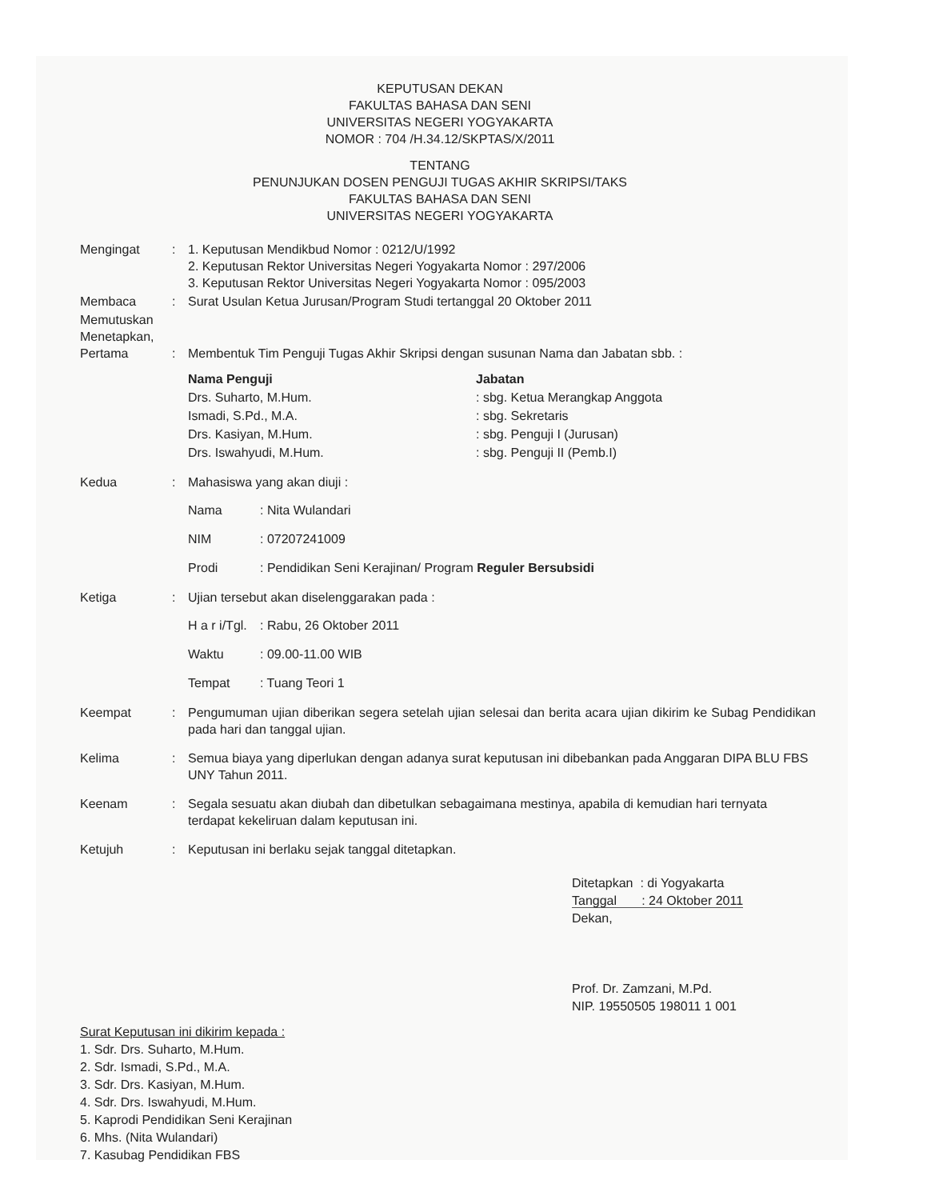KEPUTUSAN DEKAN
FAKULTAS BAHASA DAN SENI
UNIVERSITAS NEGERI YOGYAKARTA
NOMOR : 704 /H.34.12/SKPTAS/X/2011
TENTANG
PENUNJUKAN DOSEN PENGUJI TUGAS AKHIR SKRIPSI/TAKS
FAKULTAS BAHASA DAN SENI
UNIVERSITAS NEGERI YOGYAKARTA
| Mengingat | : | 1. Keputusan Mendikbud Nomor : 0212/U/1992 2. Keputusan Rektor Universitas Negeri Yogyakarta Nomor : 297/2006 3. Keputusan Rektor Universitas Negeri Yogyakarta Nomor : 095/2003 |
| Membaca | : | Surat Usulan Ketua Jurusan/Program Studi tertanggal 20 Oktober 2011 |
| Memutuskan Menetapkan, Pertama | : | Membentuk Tim Penguji Tugas Akhir Skripsi dengan susunan Nama dan Jabatan sbb. : / Nama Penguji / Jabatan / / Drs. Suharto, M.Hum. / : sbg. Ketua Merangkap Anggota / / Ismadi, S.Pd., M.A. / : sbg. Sekretaris / / Drs. Kasiyan, M.Hum. / : sbg. Penguji I (Jurusan) / / Drs. Iswahyudi, M.Hum. / : sbg. Penguji II (Pemb.I) / |
| Kedua | : | Mahasiswa yang akan diuji : / Nama / : Nita Wulandari / / NIM / : 07207241009 / / Prodi / : Pendidikan Seni Kerajinan/ Program Reguler Bersubsidi / |
| Ketiga | : | Ujian tersebut akan diselenggarakan pada : / H a r i/Tgl. / : Rabu, 26 Oktober 2011 / / Waktu / : 09.00-11.00 WIB / / Tempat / : Tuang Teori 1 / |
| Keempat | : | Pengumuman ujian diberikan segera setelah ujian selesai dan berita acara ujian dikirim ke Subag Pendidikan pada hari dan tanggal ujian. |
| Kelima | : | Semua biaya yang diperlukan dengan adanya surat keputusan ini dibebankan pada Anggaran DIPA BLU FBS UNY Tahun 2011. |
| Keenam | : | Segala sesuatu akan diubah dan dibetulkan sebagaimana mestinya, apabila di kemudian hari ternyata terdapat kekeliruan dalam keputusan ini. |
| Ketujuh | : | Keputusan ini berlaku sejak tanggal ditetapkan. |
Ditetapkan : di Yogyakarta
Tanggal : 24 Oktober 2011
Dekan,
Prof. Dr. Zamzani, M.Pd.
NIP. 19550505 198011 1 001
Surat Keputusan ini dikirim kepada :
1. Sdr. Drs. Suharto, M.Hum.
2. Sdr. Ismadi, S.Pd., M.A.
3. Sdr. Drs. Kasiyan, M.Hum.
4. Sdr. Drs. Iswahyudi, M.Hum.
5. Kaprodi Pendidikan Seni Kerajinan
6. Mhs. (Nita Wulandari)
7. Kasubag Pendidikan FBS